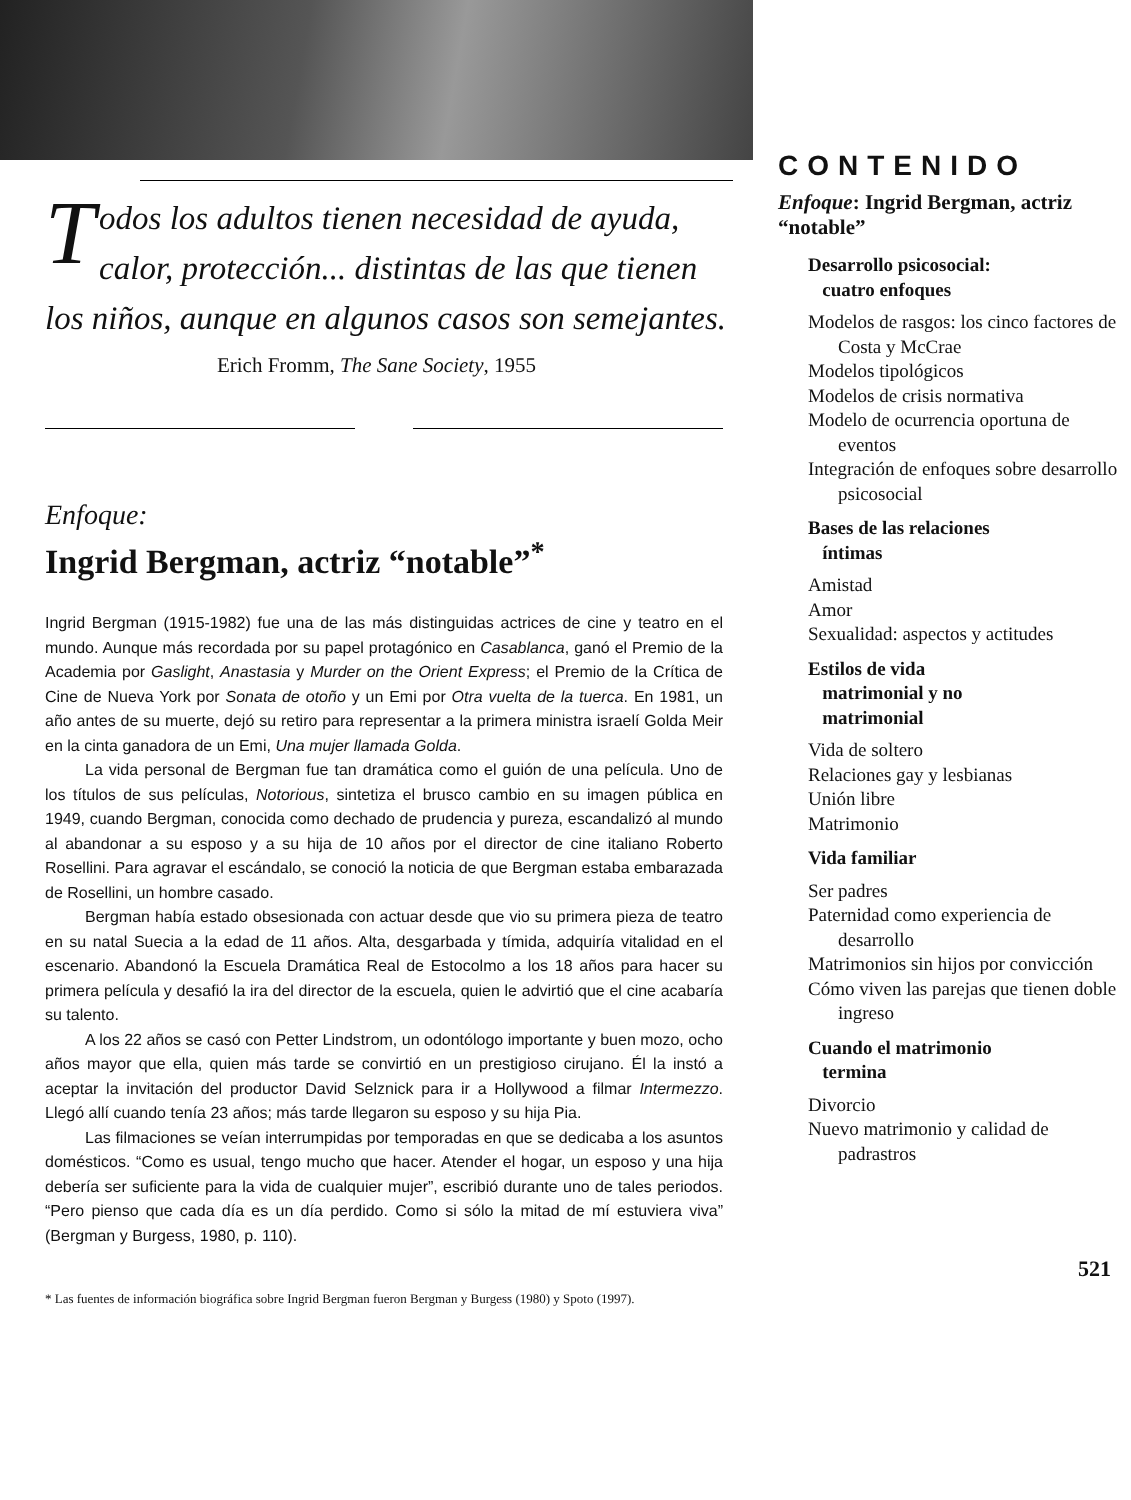Todos los adultos tienen necesidad de ayuda, calor, protección... distintas de las que tienen los niños, aunque en algunos casos son semejantes.
Erich Fromm, The Sane Society, 1955
Enfoque:
Ingrid Bergman, actriz “notable”<sup>*</sup>
Ingrid Bergman (1915-1982) fue una de las más distinguidas actrices de cine y teatro en el mundo. Aunque más recordada por su papel protagónico en Casablanca, ganó el Premio de la Academia por Gaslight, Anastasia y Murder on the Orient Express; el Premio de la Crítica de Cine de Nueva York por Sonata de otoño y un Emi por Otra vuelta de la tuerca. En 1981, un año antes de su muerte, dejó su retiro para representar a la primera ministra israelí Golda Meir en la cinta ganadora de un Emi, Una mujer llamada Golda.
La vida personal de Bergman fue tan dramática como el guión de una película. Uno de los títulos de sus películas, Notorious, sintetiza el brusco cambio en su imagen pública en 1949, cuando Bergman, conocida como dechado de prudencia y pureza, escandalizó al mundo al abandonar a su esposo y a su hija de 10 años por el director de cine italiano Roberto Rosellini. Para agravar el escándalo, se conoció la noticia de que Bergman estaba embarazada de Rosellini, un hombre casado.
Bergman había estado obsesionada con actuar desde que vio su primera pieza de teatro en su natal Suecia a la edad de 11 años. Alta, desgarbada y tímida, adquiría vitalidad en el escenario. Abandonó la Escuela Dramática Real de Estocolmo a los 18 años para hacer su primera película y desafió la ira del director de la escuela, quien le advirtió que el cine acabaría su talento.
A los 22 años se casó con Petter Lindstrom, un odontólogo importante y buen mozo, ocho años mayor que ella, quien más tarde se convirtió en un prestigioso cirujano. Él la instó a aceptar la invitación del productor David Selznick para ir a Hollywood a filmar Intermezzo. Llegó allí cuando tenía 23 años; más tarde llegaron su esposo y su hija Pia.
Las filmaciones se veían interrumpidas por temporadas en que se dedicaba a los asuntos domésticos. “Como es usual, tengo mucho que hacer. Atender el hogar, un esposo y una hija debería ser suficiente para la vida de cualquier mujer”, escribió durante uno de tales periodos. “Pero pienso que cada día es un día perdido. Como si sólo la mitad de mí estuviera viva” (Bergman y Burgess, 1980, p. 110).
* Las fuentes de información biográfica sobre Ingrid Bergman fueron Bergman y Burgess (1980) y Spoto (1997).
CONTENIDO
Enfoque: Ingrid Bergman, actriz “notable”
Desarrollo psicosocial:
cuatro enfoques
Modelos de rasgos: los cinco factores de Costa y McCrae
Modelos tipológicos
Modelos de crisis normativa
Modelo de ocurrencia oportuna de eventos
Integración de enfoques sobre desarrollo psicosocial
Bases de las relaciones
íntimas
Amistad
Amor
Sexualidad: aspectos y actitudes
Estilos de vida
matrimonial y no
matrimonial
Vida de soltero
Relaciones gay y lesbianas
Unión libre
Matrimonio
Vida familiar
Ser padres
Paternidad como experiencia de desarrollo
Matrimonios sin hijos por convicción
Cómo viven las parejas que tienen doble ingreso
Cuando el matrimonio
termina
Divorcio
Nuevo matrimonio y calidad de padrastros
521